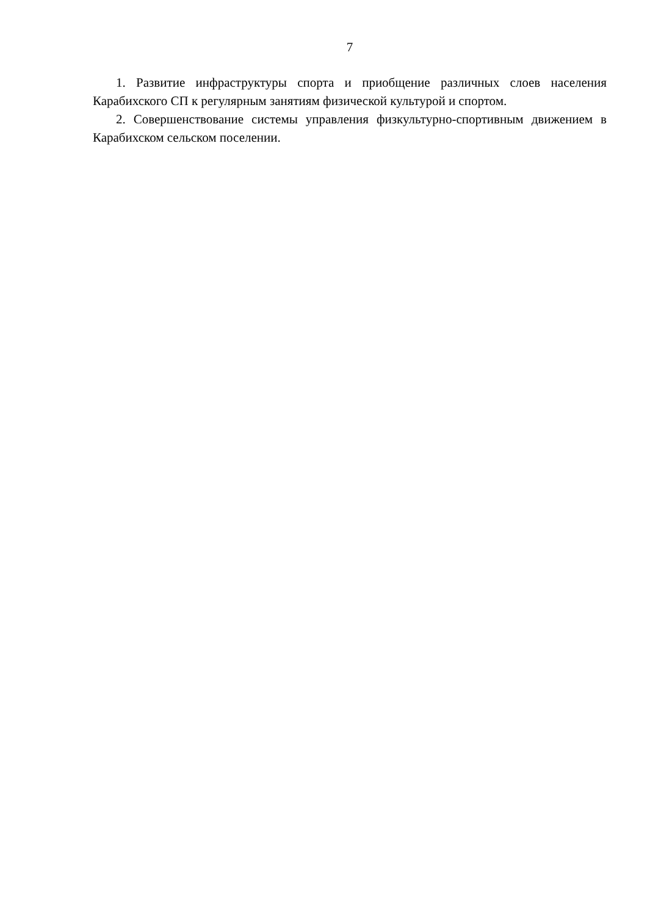7
1. Развитие инфраструктуры спорта и приобщение различных слоев населения Карабихского СП к регулярным занятиям физической культурой и спортом.
2. Совершенствование системы управления физкультурно-спортивным движением в Карабихском сельском поселении.